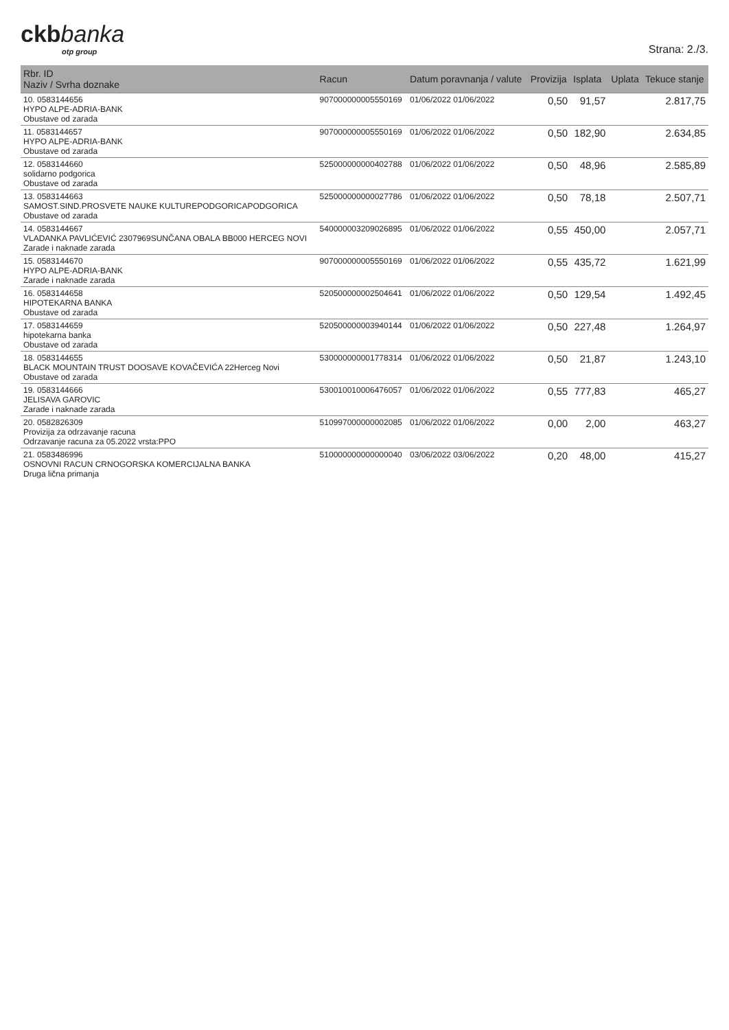ckbbanka
otp group
Strana: 2./3.
| Rbr. ID Naziv / Svrha doznake | Racun | Datum poravnanja / valute | Provizija | Isplata | Uplata | Tekuce stanje |
| --- | --- | --- | --- | --- | --- | --- |
| 10. 0583144656 HYPO ALPE-ADRIA-BANK Obustave od zarada | 907000000005550169 | 01/06/2022 01/06/2022 | 0,50 | 91,57 | | 2.817,75 |
| 11. 0583144657 HYPO ALPE-ADRIA-BANK Obustave od zarada | 907000000005550169 | 01/06/2022 01/06/2022 | 0,50 | 182,90 | | 2.634,85 |
| 12. 0583144660 solidarno podgorica Obustave od zarada | 525000000000402788 | 01/06/2022 01/06/2022 | 0,50 | 48,96 | | 2.585,89 |
| 13. 0583144663 SAMOST.SIND.PROSVETE NAUKE KULTUREPODGORICAPODGORICA Obustave od zarada | 525000000000027786 | 01/06/2022 01/06/2022 | 0,50 | 78,18 | | 2.507,71 |
| 14. 0583144667 VLADANKA PAVLIĆEVIĆ 2307969SUNČANA OBALA BB000 HERCEG NOVI Zarade i naknade zarada | 540000003209026895 | 01/06/2022 01/06/2022 | 0,55 | 450,00 | | 2.057,71 |
| 15. 0583144670 HYPO ALPE-ADRIA-BANK Zarade i naknade zarada | 907000000005550169 | 01/06/2022 01/06/2022 | 0,55 | 435,72 | | 1.621,99 |
| 16. 0583144658 HIPOTEKARNA BANKA Obustave od zarada | 520500000002504641 | 01/06/2022 01/06/2022 | 0,50 | 129,54 | | 1.492,45 |
| 17. 0583144659 hipotekarna banka Obustave od zarada | 520500000003940144 | 01/06/2022 01/06/2022 | 0,50 | 227,48 | | 1.264,97 |
| 18. 0583144655 BLACK MOUNTAIN TRUST DOOSAVE KOVAČEVIĆA 22Herceg Novi Obustave od zarada | 530000000001778314 | 01/06/2022 01/06/2022 | 0,50 | 21,87 | | 1.243,10 |
| 19. 0583144666 JELISAVA GAROVIC Zarade i naknade zarada | 530010010006476057 | 01/06/2022 01/06/2022 | 0,55 | 777,83 | | 465,27 |
| 20. 0582826309 Provizija za odrzavanje racuna Odrzavanje racuna za 05.2022 vrsta:PPO | 510997000000002085 | 01/06/2022 01/06/2022 | 0,00 | 2,00 | | 463,27 |
| 21. 0583486996 OSNOVNI RACUN CRNOGORSKA KOMERCIJALNA BANKA Druga lična primanja | 510000000000000040 | 03/06/2022 03/06/2022 | 0,20 | 48,00 | | 415,27 |